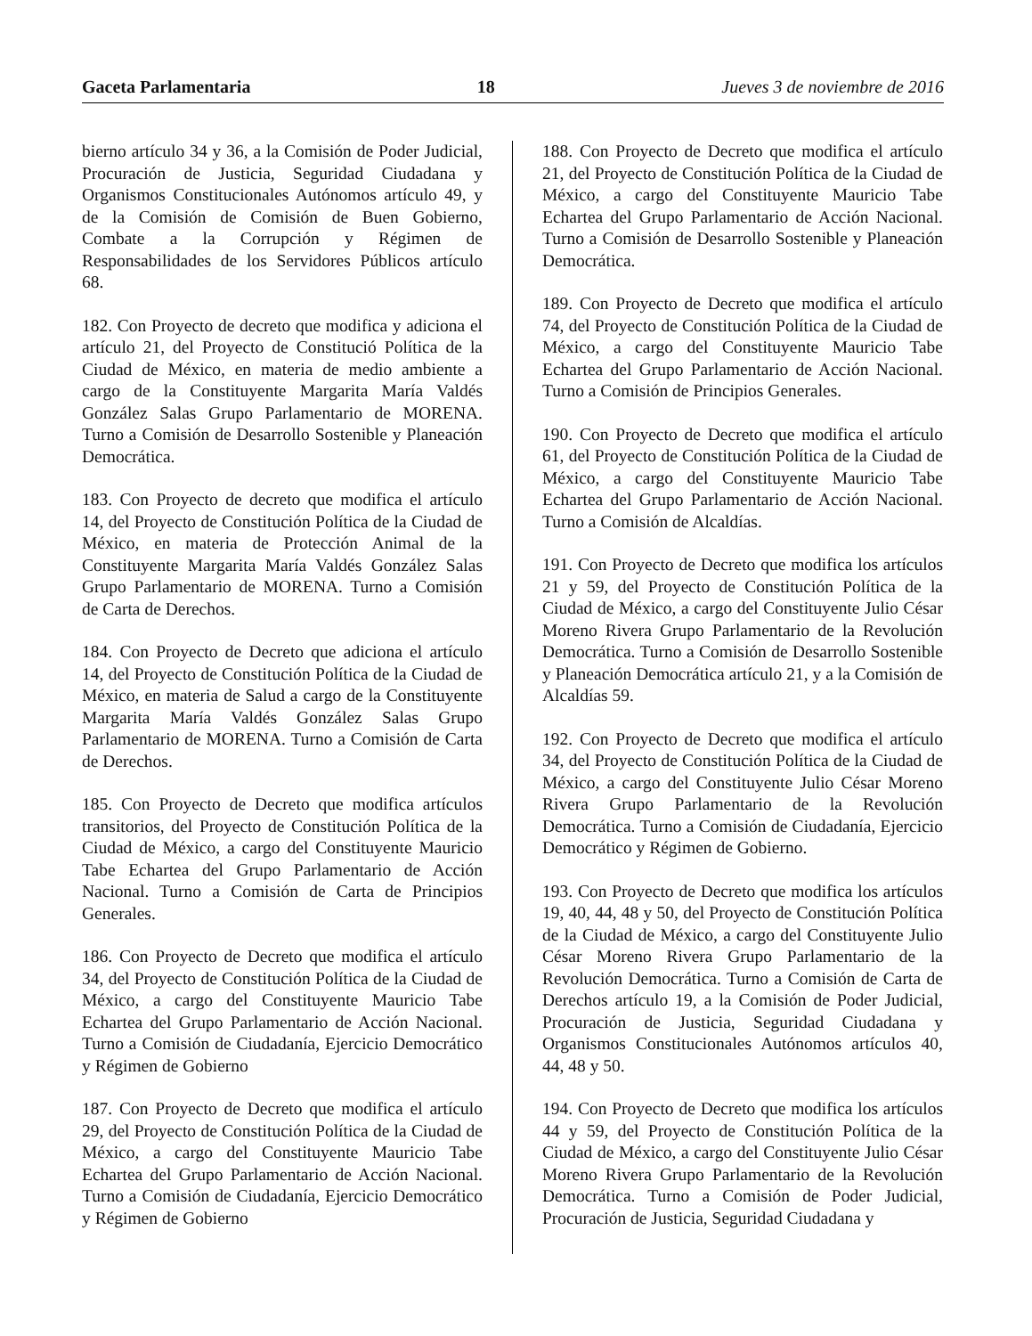Gaceta Parlamentaria 18 Jueves 3 de noviembre de 2016
bierno artículo 34 y 36, a la Comisión de Poder Judicial, Procuración de Justicia, Seguridad Ciudadana y Organismos Constitucionales Autónomos artículo 49, y de la Comisión de Comisión de Buen Gobierno, Combate a la Corrupción y Régimen de Responsabilidades de los Servidores Públicos artículo 68.
182. Con Proyecto de decreto que modifica y adiciona el artículo 21, del Proyecto de Constitució Política de la Ciudad de México, en materia de medio ambiente a cargo de la Constituyente Margarita María Valdés González Salas Grupo Parlamentario de MORENA. Turno a Comisión de Desarrollo Sostenible y Planeación Democrática.
183. Con Proyecto de decreto que modifica el artículo 14, del Proyecto de Constitución Política de la Ciudad de México, en materia de Protección Animal de la Constituyente Margarita María Valdés González Salas Grupo Parlamentario de MORENA. Turno a Comisión de Carta de Derechos.
184. Con Proyecto de Decreto que adiciona el artículo 14, del Proyecto de Constitución Política de la Ciudad de México, en materia de Salud a cargo de la Constituyente Margarita María Valdés González Salas Grupo Parlamentario de MORENA. Turno a Comisión de Carta de Derechos.
185. Con Proyecto de Decreto que modifica artículos transitorios, del Proyecto de Constitución Política de la Ciudad de México, a cargo del Constituyente Mauricio Tabe Echartea del Grupo Parlamentario de Acción Nacional. Turno a Comisión de Carta de Principios Generales.
186. Con Proyecto de Decreto que modifica el artículo 34, del Proyecto de Constitución Política de la Ciudad de México, a cargo del Constituyente Mauricio Tabe Echartea del Grupo Parlamentario de Acción Nacional. Turno a Comisión de Ciudadanía, Ejercicio Democrático y Régimen de Gobierno
187. Con Proyecto de Decreto que modifica el artículo 29, del Proyecto de Constitución Política de la Ciudad de México, a cargo del Constituyente Mauricio Tabe Echartea del Grupo Parlamentario de Acción Nacional. Turno a Comisión de Ciudadanía, Ejercicio Democrático y Régimen de Gobierno
188. Con Proyecto de Decreto que modifica el artículo 21, del Proyecto de Constitución Política de la Ciudad de México, a cargo del Constituyente Mauricio Tabe Echartea del Grupo Parlamentario de Acción Nacional. Turno a Comisión de Desarrollo Sostenible y Planeación Democrática.
189. Con Proyecto de Decreto que modifica el artículo 74, del Proyecto de Constitución Política de la Ciudad de México, a cargo del Constituyente Mauricio Tabe Echartea del Grupo Parlamentario de Acción Nacional. Turno a Comisión de Principios Generales.
190. Con Proyecto de Decreto que modifica el artículo 61, del Proyecto de Constitución Política de la Ciudad de México, a cargo del Constituyente Mauricio Tabe Echartea del Grupo Parlamentario de Acción Nacional. Turno a Comisión de Alcaldías.
191. Con Proyecto de Decreto que modifica los artículos 21 y 59, del Proyecto de Constitución Política de la Ciudad de México, a cargo del Constituyente Julio César Moreno Rivera Grupo Parlamentario de la Revolución Democrática. Turno a Comisión de Desarrollo Sostenible y Planeación Democrática artículo 21, y a la Comisión de Alcaldías 59.
192. Con Proyecto de Decreto que modifica el artículo 34, del Proyecto de Constitución Política de la Ciudad de México, a cargo del Constituyente Julio César Moreno Rivera Grupo Parlamentario de la Revolución Democrática. Turno a Comisión de Ciudadanía, Ejercicio Democrático y Régimen de Gobierno.
193. Con Proyecto de Decreto que modifica los artículos 19, 40, 44, 48 y 50, del Proyecto de Constitución Política de la Ciudad de México, a cargo del Constituyente Julio César Moreno Rivera Grupo Parlamentario de la Revolución Democrática. Turno a Comisión de Carta de Derechos artículo 19, a la Comisión de Poder Judicial, Procuración de Justicia, Seguridad Ciudadana y Organismos Constitucionales Autónomos artículos 40, 44, 48 y 50.
194. Con Proyecto de Decreto que modifica los artículos 44 y 59, del Proyecto de Constitución Política de la Ciudad de México, a cargo del Constituyente Julio César Moreno Rivera Grupo Parlamentario de la Revolución Democrática. Turno a Comisión de Poder Judicial, Procuración de Justicia, Seguridad Ciudadana y